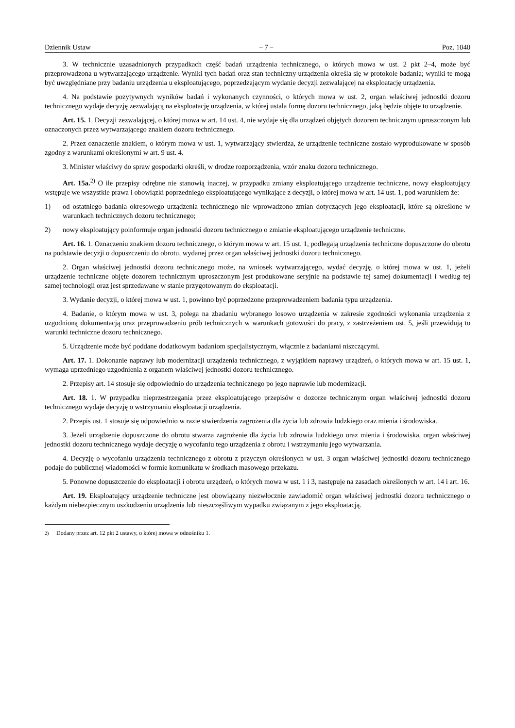Dziennik Ustaw – 7 – Poz. 1040
3. W technicznie uzasadnionych przypadkach część badań urządzenia technicznego, o których mowa w ust. 2 pkt 2–4, może być przeprowadzona u wytwarzającego urządzenie. Wyniki tych badań oraz stan techniczny urządzenia określa się w protokole badania; wyniki te mogą być uwzględniane przy badaniu urządzenia u eksploatującego, poprzedzającym wydanie decyzji zezwalającej na eksploatację urządzenia.
4. Na podstawie pozytywnych wyników badań i wykonanych czynności, o których mowa w ust. 2, organ właściwej jednostki dozoru technicznego wydaje decyzję zezwalającą na eksploatację urządzenia, w której ustala formę dozoru technicznego, jaką będzie objęte to urządzenie.
Art. 15. 1. Decyzji zezwalającej, o której mowa w art. 14 ust. 4, nie wydaje się dla urządzeń objętych dozorem technicznym uproszczonym lub oznaczonych przez wytwarzającego znakiem dozoru technicznego.
2. Przez oznaczenie znakiem, o którym mowa w ust. 1, wytwarzający stwierdza, że urządzenie techniczne zostało wyprodukowane w sposób zgodny z warunkami określonymi w art. 9 ust. 4.
3. Minister właściwy do spraw gospodarki określi, w drodze rozporządzenia, wzór znaku dozoru technicznego.
Art. 15a.<sup>2)</sup> O ile przepisy odrębne nie stanowią inaczej, w przypadku zmiany eksploatującego urządzenie techniczne, nowy eksploatujący wstępuje we wszystkie prawa i obowiązki poprzedniego eksploatującego wynikające z decyzji, o której mowa w art. 14 ust. 1, pod warunkiem że:
1) od ostatniego badania okresowego urządzenia technicznego nie wprowadzono zmian dotyczących jego eksploatacji, które są określone w warunkach technicznych dozoru technicznego;
2) nowy eksploatujący poinformuje organ jednostki dozoru technicznego o zmianie eksploatującego urządzenie techniczne.
Art. 16. 1. Oznaczeniu znakiem dozoru technicznego, o którym mowa w art. 15 ust. 1, podlegają urządzenia techniczne dopuszczone do obrotu na podstawie decyzji o dopuszczeniu do obrotu, wydanej przez organ właściwej jednostki dozoru technicznego.
2. Organ właściwej jednostki dozoru technicznego może, na wniosek wytwarzającego, wydać decyzję, o której mowa w ust. 1, jeżeli urządzenie techniczne objęte dozorem technicznym uproszczonym jest produkowane seryjnie na podstawie tej samej dokumentacji i według tej samej technologii oraz jest sprzedawane w stanie przygotowanym do eksploatacji.
3. Wydanie decyzji, o której mowa w ust. 1, powinno być poprzedzone przeprowadzeniem badania typu urządzenia.
4. Badanie, o którym mowa w ust. 3, polega na zbadaniu wybranego losowo urządzenia w zakresie zgodności wykonania urządzenia z uzgodnioną dokumentacją oraz przeprowadzeniu prób technicznych w warunkach gotowości do pracy, z zastrzeżeniem ust. 5, jeśli przewidują to warunki techniczne dozoru technicznego.
5. Urządzenie może być poddane dodatkowym badaniom specjalistycznym, włącznie z badaniami niszczącymi.
Art. 17. 1. Dokonanie naprawy lub modernizacji urządzenia technicznego, z wyjątkiem naprawy urządzeń, o których mowa w art. 15 ust. 1, wymaga uprzedniego uzgodnienia z organem właściwej jednostki dozoru technicznego.
2. Przepisy art. 14 stosuje się odpowiednio do urządzenia technicznego po jego naprawie lub modernizacji.
Art. 18. 1. W przypadku nieprzestrzegania przez eksploatującego przepisów o dozorze technicznym organ właściwej jednostki dozoru technicznego wydaje decyzję o wstrzymaniu eksploatacji urządzenia.
2. Przepis ust. 1 stosuje się odpowiednio w razie stwierdzenia zagrożenia dla życia lub zdrowia ludzkiego oraz mienia i środowiska.
3. Jeżeli urządzenie dopuszczone do obrotu stwarza zagrożenie dla życia lub zdrowia ludzkiego oraz mienia i środowiska, organ właściwej jednostki dozoru technicznego wydaje decyzję o wycofaniu tego urządzenia z obrotu i wstrzymaniu jego wytwarzania.
4. Decyzję o wycofaniu urządzenia technicznego z obrotu z przyczyn określonych w ust. 3 organ właściwej jednostki dozoru technicznego podaje do publicznej wiadomości w formie komunikatu w środkach masowego przekazu.
5. Ponowne dopuszczenie do eksploatacji i obrotu urządzeń, o których mowa w ust. 1 i 3, następuje na zasadach określonych w art. 14 i art. 16.
Art. 19. Eksploatujący urządzenie techniczne jest obowiązany niezwłocznie zawiadomić organ właściwej jednostki dozoru technicznego o każdym niebezpiecznym uszkodzeniu urządzenia lub nieszczęśliwym wypadku związanym z jego eksploatacją.
<sup>2)</sup> Dodany przez art. 12 pkt 2 ustawy, o której mowa w odnośniku 1.